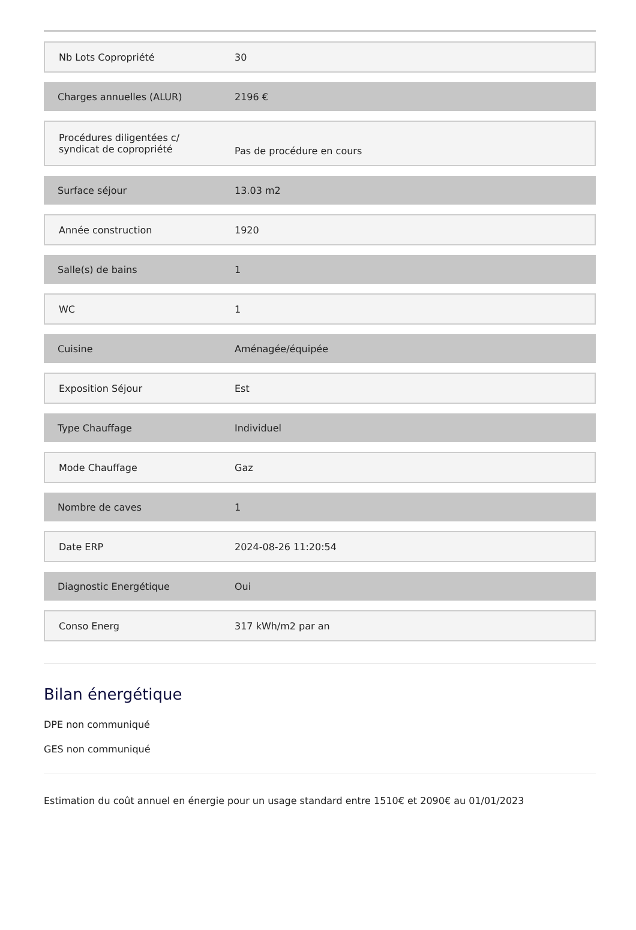| Nb Lots Copropriété | 30 |
| Charges annuelles (ALUR) | 2196 € |
| Procédures diligentées c/ syndicat de copropriété | Pas de procédure en cours |
| Surface séjour | 13.03 m2 |
| Année construction | 1920 |
| Salle(s) de bains | 1 |
| WC | 1 |
| Cuisine | Aménagée/équipée |
| Exposition Séjour | Est |
| Type Chauffage | Individuel |
| Mode Chauffage | Gaz |
| Nombre de caves | 1 |
| Date ERP | 2024-08-26 11:20:54 |
| Diagnostic Energétique | Oui |
| Conso Energ | 317 kWh/m2 par an |
Bilan énergétique
DPE non communiqué
GES non communiqué
Estimation du coût annuel en énergie pour un usage standard entre 1510€ et 2090€ au 01/01/2023